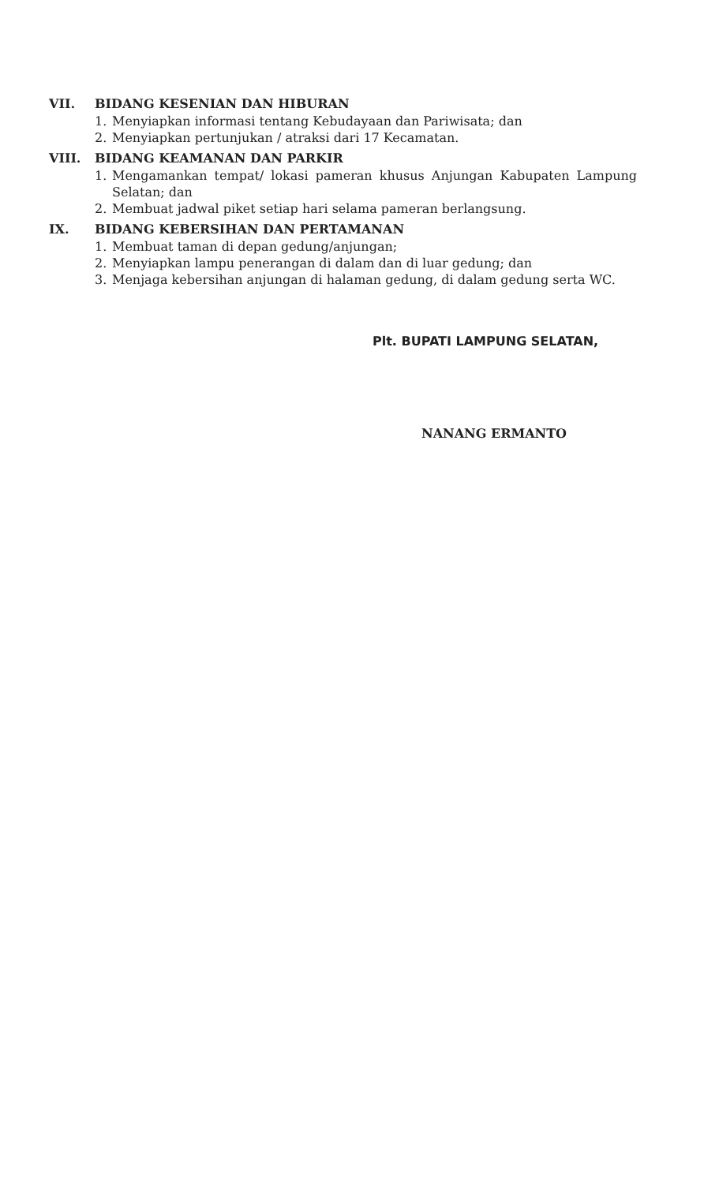VII. BIDANG KESENIAN DAN HIBURAN
1. Menyiapkan informasi tentang Kebudayaan dan Pariwisata; dan
2. Menyiapkan pertunjukan / atraksi dari 17 Kecamatan.
VIII. BIDANG KEAMANAN DAN PARKIR
1. Mengamankan tempat/ lokasi pameran khusus Anjungan Kabupaten Lampung Selatan; dan
2. Membuat jadwal piket setiap hari selama pameran berlangsung.
IX. BIDANG KEBERSIHAN DAN PERTAMANAN
1. Membuat taman di depan gedung/anjungan;
2. Menyiapkan lampu penerangan di dalam dan di luar gedung; dan
3. Menjaga kebersihan anjungan di halaman gedung, di dalam gedung serta WC.
Plt. BUPATI LAMPUNG SELATAN,
NANANG ERMANTO